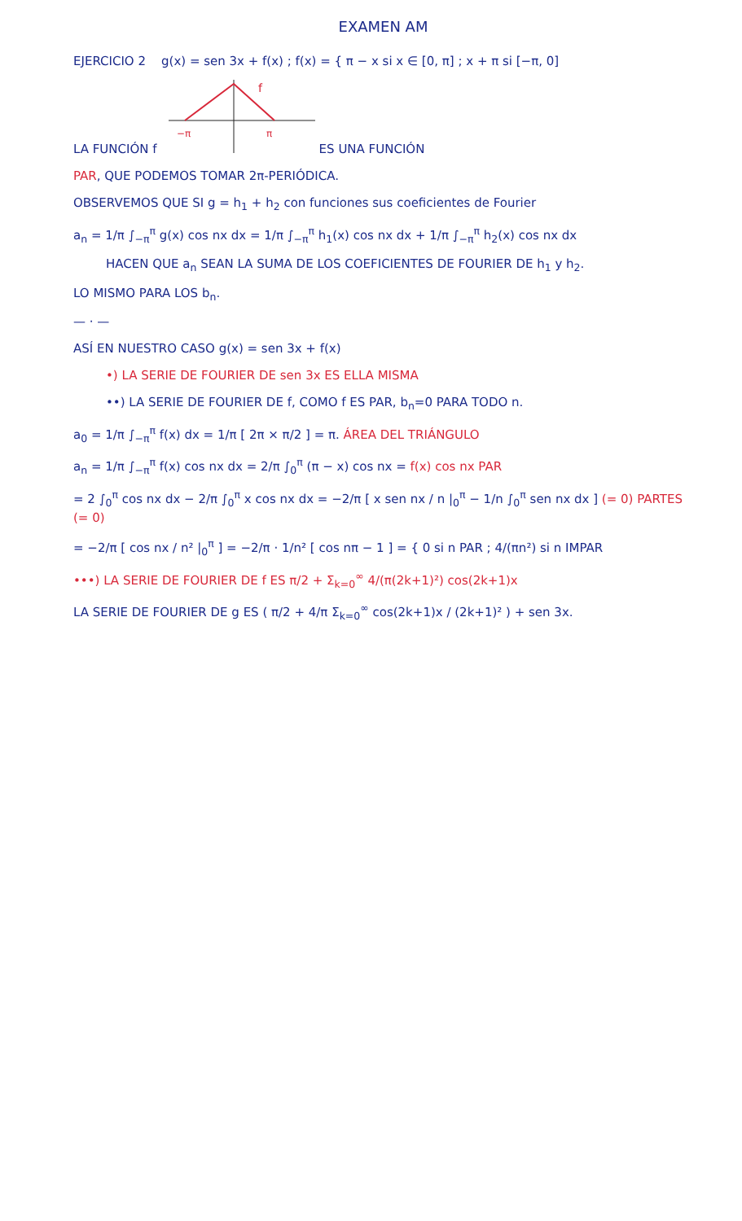EXAMEN AM
EJERCICIO 2 g(x) = sen 3x + f(x) ; f(x) = { π − x si x ∈ [0, π] ; x + π si [−π, 0]
LA FUNCIÓN f
−π
π
f
ES UNA FUNCIÓN
PAR, QUE PODEMOS TOMAR 2π-PERIÓDICA.
OBSERVEMOS QUE SI g = h<sub>1</sub> + h<sub>2</sub> con funciones sus coeficientes de Fourier
a<sub>n</sub> = 1/π ∫<sub>−π</sub><sup>π</sup> g(x) cos nx dx = 1/π ∫<sub>−π</sub><sup>π</sup> h<sub>1</sub>(x) cos nx dx + 1/π ∫<sub>−π</sub><sup>π</sup> h<sub>2</sub>(x) cos nx dx
HACEN QUE a<sub>n</sub> SEAN LA SUMA DE LOS COEFICIENTES DE FOURIER DE h<sub>1</sub> y h<sub>2</sub>.
LO MISMO PARA LOS b<sub>n</sub>.
— · —
ASÍ EN NUESTRO CASO g(x) = sen 3x + f(x)
•) LA SERIE DE FOURIER DE sen 3x ES ELLA MISMA
••) LA SERIE DE FOURIER DE f, COMO f ES PAR, b<sub>n</sub>=0 PARA TODO n.
a<sub>0</sub> = 1/π ∫<sub>−π</sub><sup>π</sup> f(x) dx = 1/π [ 2π × π/2 ] = π. ÁREA DEL TRIÁNGULO
a<sub>n</sub> = 1/π ∫<sub>−π</sub><sup>π</sup> f(x) cos nx dx = 2/π ∫<sub>0</sub><sup>π</sup> (π − x) cos nx = f(x) cos nx PAR
= 2 ∫<sub>0</sub><sup>π</sup> cos nx dx − 2/π ∫<sub>0</sub><sup>π</sup> x cos nx dx = −2/π [ x sen nx / n |<sub>0</sub><sup>π</sup> − 1/n ∫<sub>0</sub><sup>π</sup> sen nx dx ] (= 0) PARTES (= 0)
= −2/π [ cos nx / n² |<sub>0</sub><sup>π</sup> ] = −2/π · 1/n² [ cos nπ − 1 ] = { 0 si n PAR ; 4/(πn²) si n IMPAR
•••) LA SERIE DE FOURIER DE f ES π/2 + Σ<sub>k=0</sub><sup>∞</sup> 4/(π(2k+1)²) cos(2k+1)x
LA SERIE DE FOURIER DE g ES ( π/2 + 4/π Σ<sub>k=0</sub><sup>∞</sup> cos(2k+1)x / (2k+1)² ) + sen 3x.